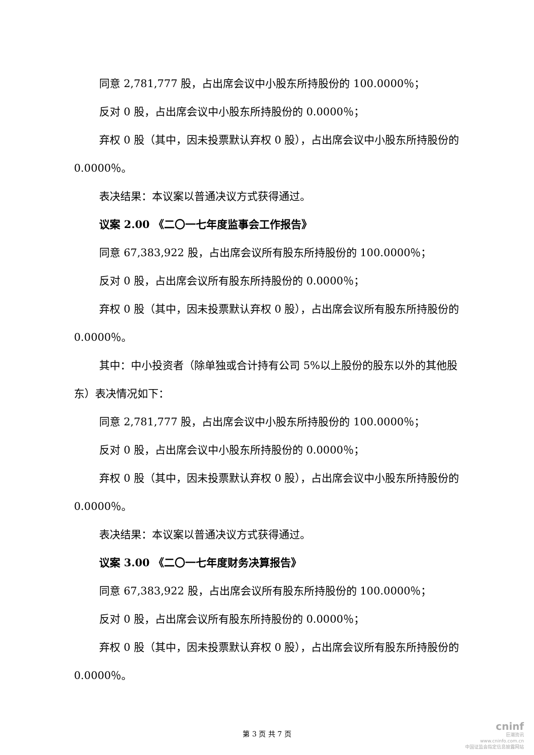同意 2,781,777 股，占出席会议中小股东所持股份的 100.0000％；
反对 0 股，占出席会议中小股东所持股份的 0.0000％；
弃权 0 股（其中，因未投票默认弃权 0 股），占出席会议中小股东所持股份的 0.0000％。
表决结果：本议案以普通决议方式获得通过。
议案 2.00 《二〇一七年度监事会工作报告》
同意 67,383,922 股，占出席会议所有股东所持股份的 100.0000％；
反对 0 股，占出席会议所有股东所持股份的 0.0000％；
弃权 0 股（其中，因未投票默认弃权 0 股），占出席会议所有股东所持股份的 0.0000％。
其中：中小投资者（除单独或合计持有公司 5%以上股份的股东以外的其他股东）表决情况如下：
同意 2,781,777 股，占出席会议中小股东所持股份的 100.0000％；
反对 0 股，占出席会议中小股东所持股份的 0.0000％；
弃权 0 股（其中，因未投票默认弃权 0 股），占出席会议中小股东所持股份的 0.0000％。
表决结果：本议案以普通决议方式获得通过。
议案 3.00 《二〇一七年度财务决算报告》
同意 67,383,922 股，占出席会议所有股东所持股份的 100.0000％；
反对 0 股，占出席会议所有股东所持股份的 0.0000％；
弃权 0 股（其中，因未投票默认弃权 0 股），占出席会议所有股东所持股份的 0.0000％。
第 3 页 共 7 页
cninf
巨潮资讯
www.cninfo.com.cn
中国证监会指定信息披露网站